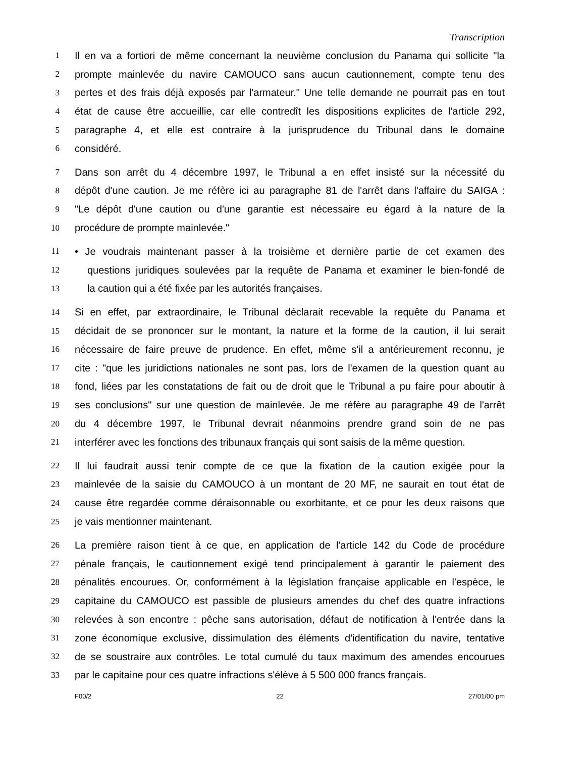Transcription
1 Il en va a fortiori de même concernant la neuvième conclusion du Panama qui sollicite "la
2 prompte mainlevée du navire CAMOUCO sans aucun cautionnement, compte tenu des
3 pertes et des frais déjà exposés par l'armateur." Une telle demande ne pourrait pas en tout
4 état de cause être accueillie, car elle contredît les dispositions explicites de l'article 292,
5 paragraphe 4, et elle est contraire à la jurisprudence du Tribunal dans le domaine
6 considéré.
7 Dans son arrêt du 4 décembre 1997, le Tribunal a en effet insisté sur la nécessité du
8 dépôt d'une caution. Je me réfère ici au paragraphe 81 de l'arrêt dans l'affaire du SAIGA :
9 "Le dépôt d'une caution ou d'une garantie est nécessaire eu égard à la nature de la
10 procédure de prompte mainlevée."
11 • Je voudrais maintenant passer à la troisième et dernière partie de cet examen des
12 questions juridiques soulevées par la requête de Panama et examiner le bien-fondé de
13 la caution qui a été fixée par les autorités françaises.
14 Si en effet, par extraordinaire, le Tribunal déclarait recevable la requête du Panama et
15 décidait de se prononcer sur le montant, la nature et la forme de la caution, il lui serait
16 nécessaire de faire preuve de prudence. En effet, même s'il a antérieurement reconnu, je
17 cite : "que les juridictions nationales ne sont pas, lors de l'examen de la question quant au
18 fond, liées par les constatations de fait ou de droit que le Tribunal a pu faire pour aboutir à
19 ses conclusions" sur une question de mainlevée. Je me réfère au paragraphe 49 de l'arrêt
20 du 4 décembre 1997, le Tribunal devrait néanmoins prendre grand soin de ne pas
21 interférer avec les fonctions des tribunaux français qui sont saisis de la même question.
22 Il lui faudrait aussi tenir compte de ce que la fixation de la caution exigée pour la
23 mainlevée de la saisie du CAMOUCO à un montant de 20 MF, ne saurait en tout état de
24 cause être regardée comme déraisonnable ou exorbitante, et ce pour les deux raisons que
25 je vais mentionner maintenant.
26 La première raison tient à ce que, en application de l'article 142 du Code de procédure
27 pénale français, le cautionnement exigé tend principalement à garantir le paiement des
28 pénalités encourues. Or, conformément à la législation française applicable en l'espèce, le
29 capitaine du CAMOUCO est passible de plusieurs amendes du chef des quatre infractions
30 relevées à son encontre : pêche sans autorisation, défaut de notification à l'entrée dans la
31 zone économique exclusive, dissimulation des éléments d'identification du navire, tentative
32 de se soustraire aux contrôles. Le total cumulé du taux maximum des amendes encourues
33 par le capitaine pour ces quatre infractions s'élève à 5 500 000 francs français.
F00/2 22 27/01/00 pm